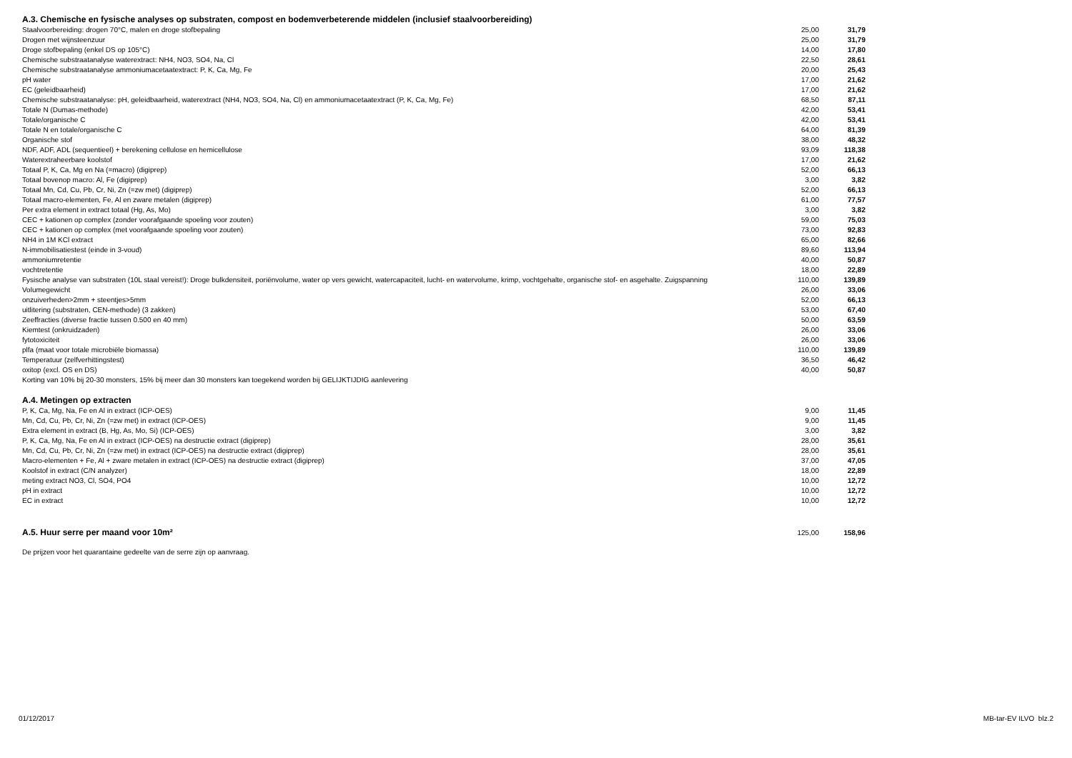A.3. Chemische en fysische analyses op substraten, compost en bodemverbeterende middelen (inclusief staalvoorbereiding)
| Staalvoorbereiding: drogen 70°C, malen en droge stofbepaling | 25,00 | 31,79 |
| Drogen met wijnsteenzuur | 25,00 | 31,79 |
| Droge stofbepaling (enkel DS op 105°C) | 14,00 | 17,80 |
| Chemische substraatanalyse waterextract: NH4, NO3, SO4, Na, Cl | 22,50 | 28,61 |
| Chemische substraatanalyse ammoniumacetaatextract: P, K, Ca, Mg, Fe | 20,00 | 25,43 |
| pH water | 17,00 | 21,62 |
| EC (geleidbaarheid) | 17,00 | 21,62 |
| Chemische substraatanalyse: pH, geleidbaarheid, waterextract (NH4, NO3, SO4, Na, Cl) en ammoniumacetaatextract (P, K, Ca, Mg, Fe) | 68,50 | 87,11 |
| Totale N (Dumas-methode) | 42,00 | 53,41 |
| Totale/organische C | 42,00 | 53,41 |
| Totale N en totale/organische C | 64,00 | 81,39 |
| Organische stof | 38,00 | 48,32 |
| NDF, ADF, ADL (sequentieel) + berekening cellulose en hemicellulose | 93,09 | 118,38 |
| Waterextraheerbare koolstof | 17,00 | 21,62 |
| Totaal P, K, Ca, Mg en Na (=macro) (digiprep) | 52,00 | 66,13 |
| Totaal bovenop macro: Al, Fe (digiprep) | 3,00 | 3,82 |
| Totaal Mn, Cd, Cu, Pb, Cr, Ni, Zn (=zw met) (digiprep) | 52,00 | 66,13 |
| Totaal macro-elementen, Fe, Al en zware metalen (digiprep) | 61,00 | 77,57 |
| Per extra element in extract totaal (Hg, As, Mo) | 3,00 | 3,82 |
| CEC + kationen op complex (zonder voorafgaande spoeling voor zouten) | 59,00 | 75,03 |
| CEC + kationen op complex (met voorafgaande spoeling voor zouten) | 73,00 | 92,83 |
| NH4 in 1M KCl extract | 65,00 | 82,66 |
| N-immobilisatiestest (einde in 3-voud) | 89,60 | 113,94 |
| ammoniumretentie | 40,00 | 50,87 |
| vochtretentie | 18,00 | 22,89 |
| Fysische analyse van substraten (10L staal vereist!): Droge bulkdensiteit, poriënvolume, water op vers gewicht, watercapaciteit, lucht- en watervolume, krimp, vochtgehalte, organische stof- en asgehalte. Zuigspanning | 110,00 | 139,89 |
| Volumegewicht | 26,00 | 33,06 |
| onzuiverheden>2mm + steentjes>5mm | 52,00 | 66,13 |
| uitlitering (substraten, CEN-methode) (3 zakken) | 53,00 | 67,40 |
| Zeeffracties (diverse fractie tussen 0.500 en 40 mm) | 50,00 | 63,59 |
| Kiemtest (onkruidzaden) | 26,00 | 33,06 |
| fytotoxiciteit | 26,00 | 33,06 |
| plfa (maat voor totale microbiële biomassa) | 110,00 | 139,89 |
| Temperatuur (zelfverhittingstest) | 36,50 | 46,42 |
| oxitop (excl. OS en DS) | 40,00 | 50,87 |
| Korting van 10% bij 20-30 monsters, 15% bij meer dan 30 monsters kan toegekend worden bij GELIJKTIJDIG aanlevering | | |
A.4. Metingen op extracten
| P, K, Ca, Mg, Na, Fe en Al in extract (ICP-OES) | 9,00 | 11,45 |
| Mn, Cd, Cu, Pb, Cr, Ni, Zn (=zw met) in extract (ICP-OES) | 9,00 | 11,45 |
| Extra element in extract (B, Hg, As, Mo, Si) (ICP-OES) | 3,00 | 3,82 |
| P, K, Ca, Mg, Na, Fe en Al in extract (ICP-OES) na destructie extract (digiprep) | 28,00 | 35,61 |
| Mn, Cd, Cu, Pb, Cr, Ni, Zn (=zw met) in extract (ICP-OES) na destructie extract (digiprep) | 28,00 | 35,61 |
| Macro-elementen + Fe, Al + zware metalen in extract (ICP-OES) na destructie extract (digiprep) | 37,00 | 47,05 |
| Koolstof in extract (C/N analyzer) | 18,00 | 22,89 |
| meting extract NO3, Cl, SO4, PO4 | 10,00 | 12,72 |
| pH in extract | 10,00 | 12,72 |
| EC in extract | 10,00 | 12,72 |
| A.5. Huur serre per maand voor 10m² | 125,00 | 158,96 |
De prijzen voor het quarantaine gedeelte van de serre zijn op aanvraag.
01/12/2017 MB-tar-EV ILVO blz.2